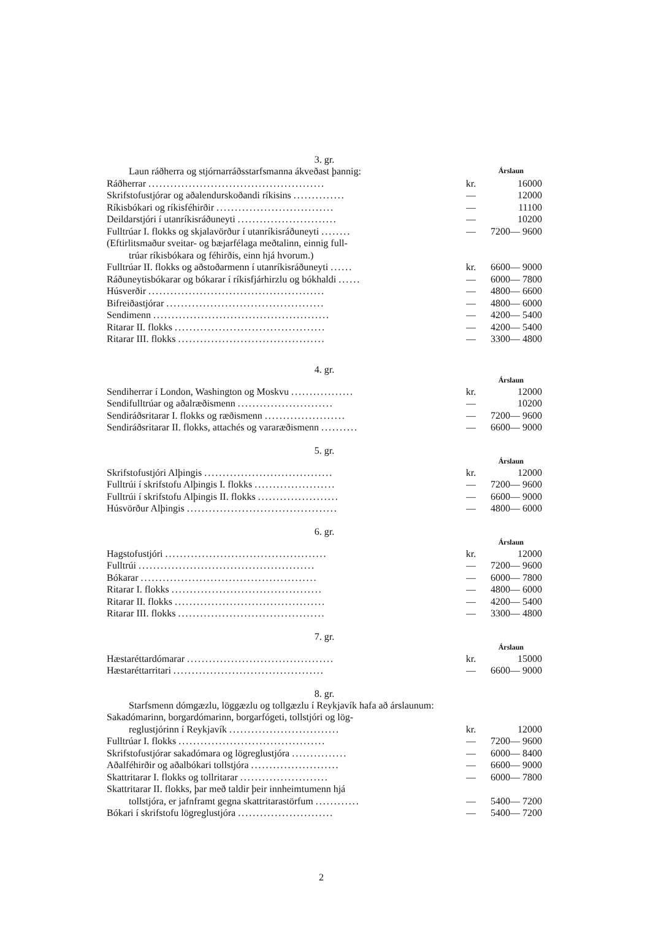3. gr.
| Laun ráðherra og stjórnarráðsstarfsmanna ákveðast þannig: | | Árslaun |
| Ráðherrar ................................................ | kr. | 16000 |
| Skrifstofustjórar og aðalendurskoðandi ríkisins .............. | — | 12000 |
| Ríkisbókari og ríkisféhirðir ................................ | — | 11100 |
| Deildarstjóri í utanríkisráðuneyti ........................... | — | 10200 |
| Fulltrúar I. flokks og skjalavörður í utanríkisráðuneyti ........ | — | 7200— 9600 |
| (Eftirlitsmaður sveitar- og bæjarfélaga meðtalinn, einnig full- trúar ríkisbókara og féhirðis, einn hjá hvorum.) | | |
| Fulltrúar II. flokks og aðstoðarmenn í utanríkisráðuneyti ...... | kr. | 6600— 9000 |
| Ráðuneytisbókarar og bókarar í ríkisfjárhirzlu og bókhaldi ...... | — | 6000— 7800 |
| Húsverðir ................................................ | — | 4800— 6600 |
| Bifreiðastjórar ........................................... | — | 4800— 6000 |
| Sendimenn ................................................ | — | 4200— 5400 |
| Ritarar II. flokks ......................................... | — | 4200— 5400 |
| Ritarar III. flokks ........................................ | — | 3300— 4800 |
4. gr.
| | | Árslaun |
| Sendiherrar í London, Washington og Moskvu ................. | kr. | 12000 |
| Sendifulltrúar og aðalræðismenn .......................... | — | 10200 |
| Sendiráðsritarar I. flokks og ræðismenn ...................... | — | 7200— 9600 |
| Sendiráðsritarar II. flokks, attachés og vararæðismenn .......... | — | 6600— 9000 |
5. gr.
| | | Árslaun |
| Skrifstofustjóri Alþingis ................................... | kr. | 12000 |
| Fulltrúi í skrifstofu Alþingis I. flokks ...................... | — | 7200— 9600 |
| Fulltrúi í skrifstofu Alþingis II. flokks ...................... | — | 6600— 9000 |
| Húsvörður Alþingis ......................................... | — | 4800— 6000 |
6. gr.
| | | Árslaun |
| Hagstofustjóri ............................................ | kr. | 12000 |
| Fulltrúi ................................................ | — | 7200— 9600 |
| Bókarar ................................................ | — | 6000— 7800 |
| Ritarar I. flokks ......................................... | — | 4800— 6000 |
| Ritarar II. flokks ......................................... | — | 4200— 5400 |
| Ritarar III. flokks ........................................ | — | 3300— 4800 |
7. gr.
| | | Árslaun |
| Hæstaréttardómarar ........................................ | kr. | 15000 |
| Hæstaréttarritari ......................................... | — | 6600— 9000 |
8. gr.
| Starfsmenn dómgæzlu, löggæzlu og tollgæzlu í Reykjavík hafa að árslaunum: | | |
| Sakadómarinn, borgardómarinn, borgarfógeti, tollstjóri og lög- | | |
| reglustjórinn í Reykjavík .............................. | kr. | 12000 |
| Fulltrúar I. flokks ........................................ | — | 7200— 9600 |
| Skrifstofustjórar sakadómara og lögreglustjóra ............... | — | 6000— 8400 |
| Aðalféhirðir og aðalbókari tollstjóra ........................ | — | 6600— 9000 |
| Skattritarar I. flokks og tollritarar ........................ | — | 6000— 7800 |
| Skattritarar II. flokks, þar með taldir þeir innheimtumenn hjá | | |
| tollstjóra, er jafnframt gegna skattritarastörfum ............ | — | 5400— 7200 |
| Bókari í skrifstofu lögreglustjóra .......................... | — | 5400— 7200 |
2